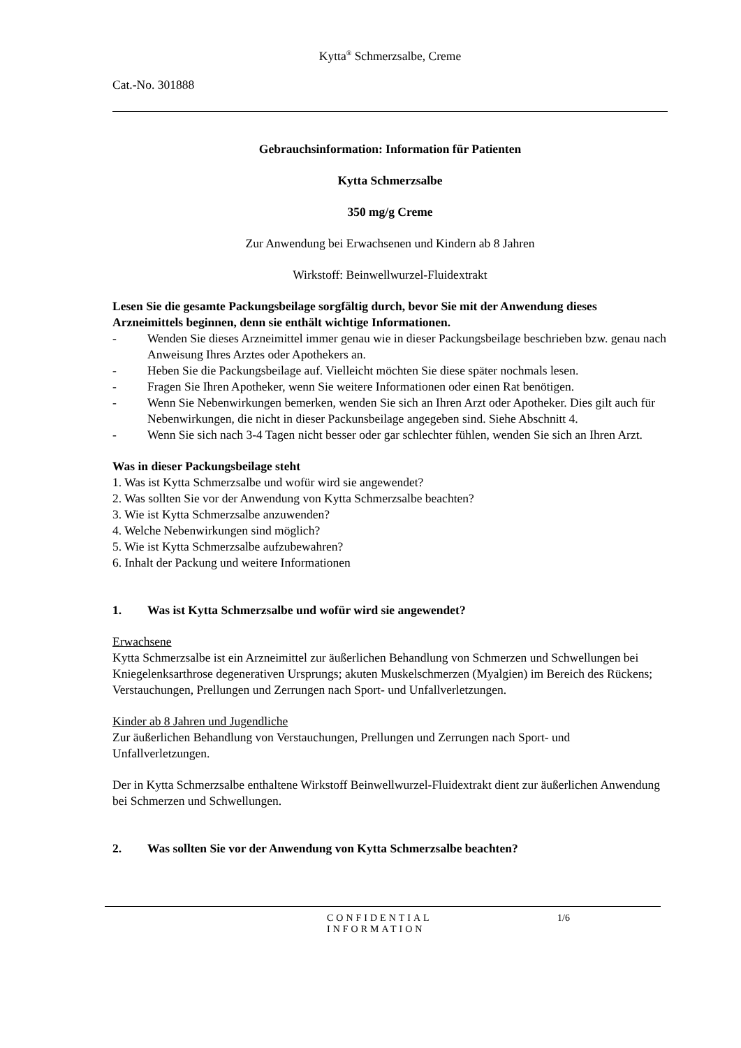Kytta<sup>®</sup> Schmerzsalbe, Creme
Cat.-No. 301888
Gebrauchsinformation: Information für Patienten
Kytta Schmerzsalbe
350 mg/g Creme
Zur Anwendung bei Erwachsenen und Kindern ab 8 Jahren
Wirkstoff: Beinwellwurzel-Fluidextrakt
Lesen Sie die gesamte Packungsbeilage sorgfältig durch, bevor Sie mit der Anwendung dieses Arzneimittels beginnen, denn sie enthält wichtige Informationen.
- Wenden Sie dieses Arzneimittel immer genau wie in dieser Packungsbeilage beschrieben bzw. genau nach Anweisung Ihres Arztes oder Apothekers an.
- Heben Sie die Packungsbeilage auf. Vielleicht möchten Sie diese später nochmals lesen.
- Fragen Sie Ihren Apotheker, wenn Sie weitere Informationen oder einen Rat benötigen.
- Wenn Sie Nebenwirkungen bemerken, wenden Sie sich an Ihren Arzt oder Apotheker. Dies gilt auch für Nebenwirkungen, die nicht in dieser Packunsbeilage angegeben sind. Siehe Abschnitt 4.
- Wenn Sie sich nach 3-4 Tagen nicht besser oder gar schlechter fühlen, wenden Sie sich an Ihren Arzt.
Was in dieser Packungsbeilage steht
1. Was ist Kytta Schmerzsalbe und wofür wird sie angewendet?
2. Was sollten Sie vor der Anwendung von Kytta Schmerzsalbe beachten?
3. Wie ist Kytta Schmerzsalbe anzuwenden?
4. Welche Nebenwirkungen sind möglich?
5. Wie ist Kytta Schmerzsalbe aufzubewahren?
6. Inhalt der Packung und weitere Informationen
1. Was ist Kytta Schmerzsalbe und wofür wird sie angewendet?
Erwachsene
Kytta Schmerzsalbe ist ein Arzneimittel zur äußerlichen Behandlung von Schmerzen und Schwellungen bei Kniegelenksarthrose degenerativen Ursprungs; akuten Muskelschmerzen (Myalgien) im Bereich des Rückens; Verstauchungen, Prellungen und Zerrungen nach Sport- und Unfallverletzungen.
Kinder ab 8 Jahren und Jugendliche
Zur äußerlichen Behandlung von Verstauchungen, Prellungen und Zerrungen nach Sport- und Unfallverletzungen.
Der in Kytta Schmerzsalbe enthaltene Wirkstoff Beinwellwurzel-Fluidextrakt dient zur äußerlichen Anwendung bei Schmerzen und Schwellungen.
2. Was sollten Sie vor der Anwendung von Kytta Schmerzsalbe beachten?
CONFIDENTIAL
INFORMATION
1/6